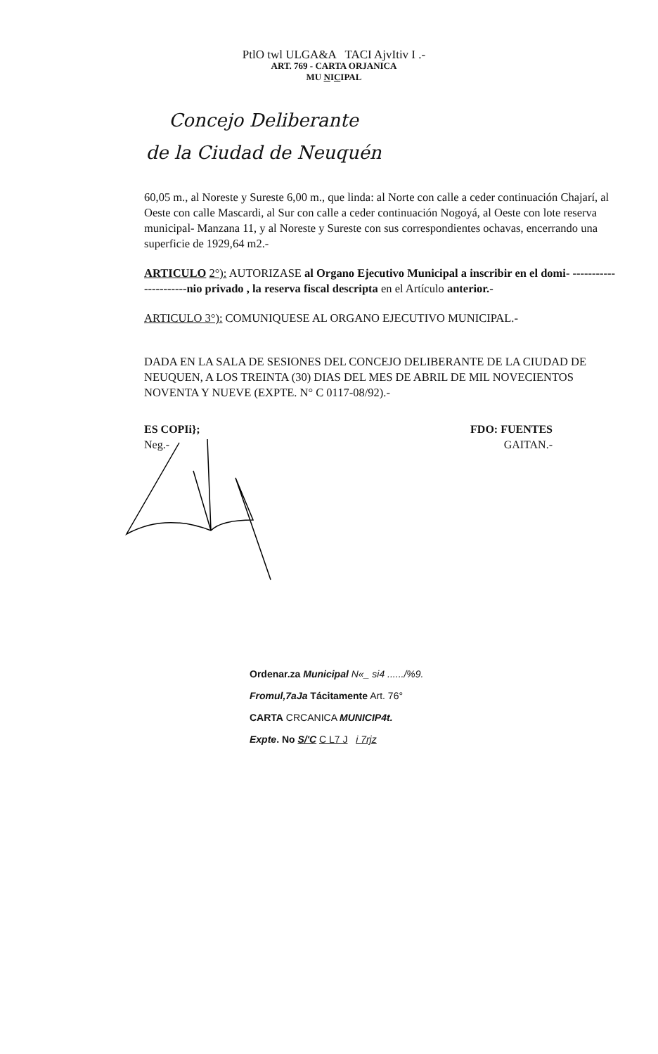PtlO twl ULGA&A TACI AjvItiv I .-
ART. 769 - CARTA ORJANICA
MU NICIPAL
Concejo Deliberante
de la Ciudad de Neuquén
60,05 m., al Noreste y Sureste 6,00 m., que linda: al Norte con calle a ceder continuación Chajarí, al Oeste con calle Mascardi, al Sur con calle a ceder continuación Nogoyá, al Oeste con lote reserva municipal- Manzana 11, y al Noreste y Sureste con sus correspondientes ochavas, encerrando una superficie de 1929,64 m2.-
ARTICULO 2°): AUTORIZASE al Organo Ejecutivo Municipal a inscribir en el domi- ----------------------nio privado , la reserva fiscal descripta en el Artículo anterior.-
ARTICULO 3°): COMUNIQUESE AL ORGANO EJECUTIVO MUNICIPAL.-
DADA EN LA SALA DE SESIONES DEL CONCEJO DELIBERANTE DE LA CIUDAD DE NEUQUEN, A LOS TREINTA (30) DIAS DEL MES DE ABRIL DE MIL NOVECIENTOS NOVENTA Y NUEVE (EXPTE. N° C 0117-08/92).-
ES COPIi};
Neg.-
FDO: FUENTES
GAITAN.-
Ordenar.za Municipal N«_ si4 ....../%9.
Fromul,7aJa Tácitamente Art. 76°
CARTA CRCANICA MUNICIP4t.
Expte. No S/'C C L7 J i 7rjz